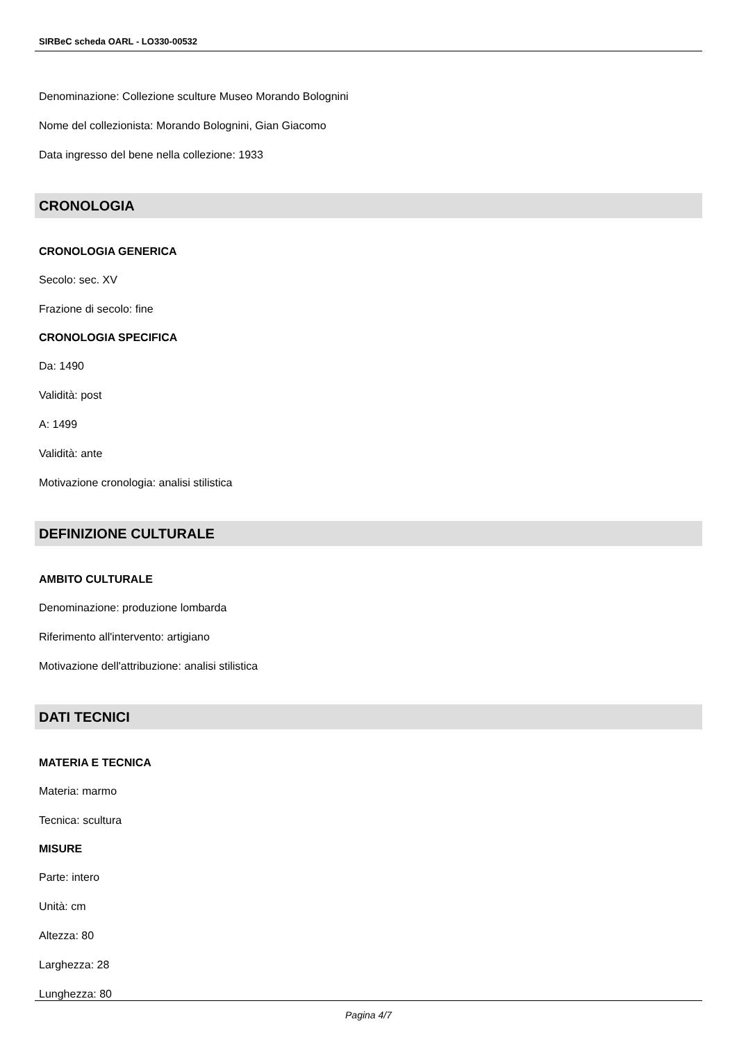SIRBeC scheda OARL - LO330-00532
Denominazione: Collezione sculture Museo Morando Bolognini
Nome del collezionista: Morando Bolognini, Gian Giacomo
Data ingresso del bene nella collezione: 1933
CRONOLOGIA
CRONOLOGIA GENERICA
Secolo: sec. XV
Frazione di secolo: fine
CRONOLOGIA SPECIFICA
Da: 1490
Validità: post
A: 1499
Validità: ante
Motivazione cronologia: analisi stilistica
DEFINIZIONE CULTURALE
AMBITO CULTURALE
Denominazione: produzione lombarda
Riferimento all'intervento: artigiano
Motivazione dell'attribuzione: analisi stilistica
DATI TECNICI
MATERIA E TECNICA
Materia: marmo
Tecnica: scultura
MISURE
Parte: intero
Unità: cm
Altezza: 80
Larghezza: 28
Lunghezza: 80
Pagina 4/7